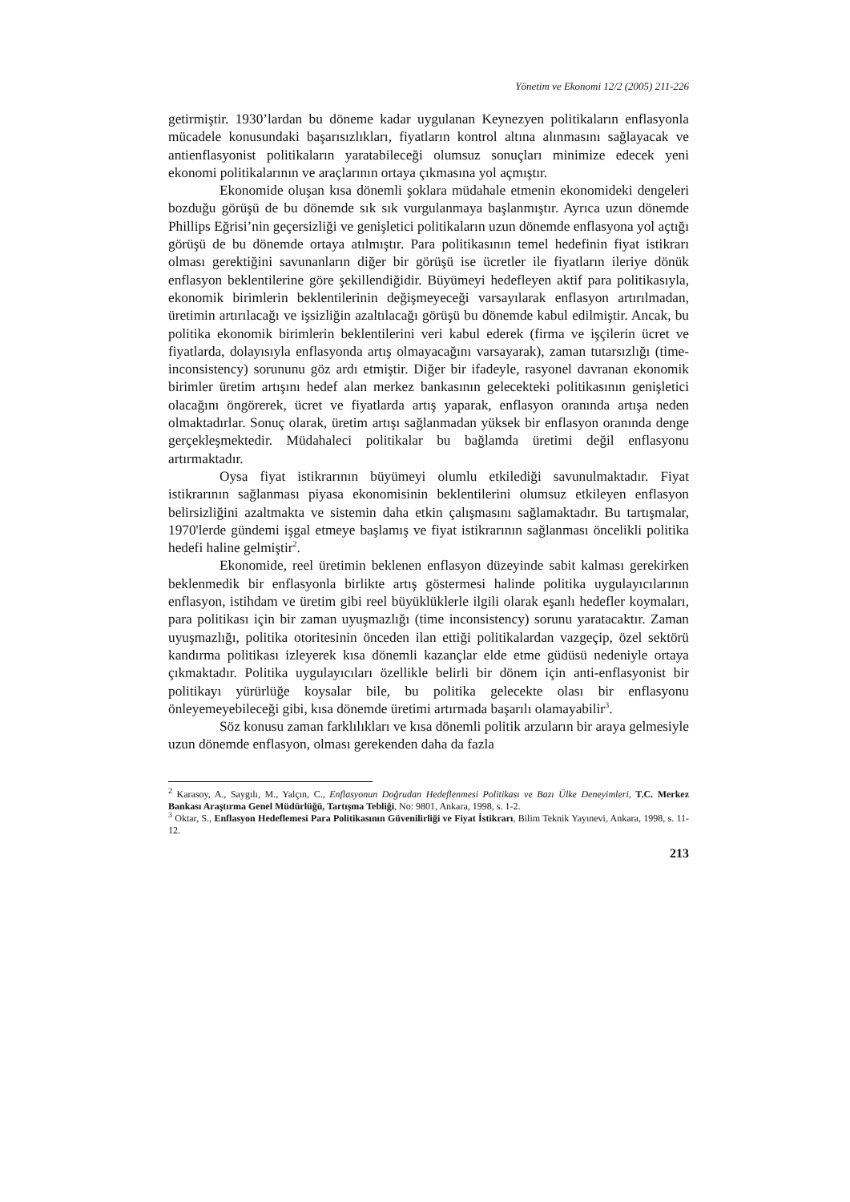Yönetim ve Ekonomi 12/2 (2005) 211-226
getirmiştir. 1930’lardan bu döneme kadar uygulanan Keynezyen politikaların enflasyonla mücadele konusundaki başarısızlıkları, fiyatların kontrol altına alınmasını sağlayacak ve antienflasyonist politikaların yaratabileceği olumsuz sonuçları minimize edecek yeni ekonomi politikalarının ve araçlarının ortaya çıkmasına yol açmıştır.
Ekonomide oluşan kısa dönemli şoklara müdahale etmenin ekonomideki dengeleri bozduğu görüşü de bu dönemde sık sık vurgulanmaya başlanmıştır. Ayrıca uzun dönemde Phillips Eğrisi’nin geçersizliği ve genişletici politikaların uzun dönemde enflasyona yol açtığı görüşü de bu dönemde ortaya atılmıştır. Para politikasının temel hedefinin fiyat istikrarı olması gerektiğini savunanların diğer bir görüşü ise ücretler ile fiyatların ileriye dönük enflasyon beklentilerine göre şekillendiğidir. Büyümeyi hedefleyen aktif para politikasıyla, ekonomik birimlerin beklentilerinin değişmeyeceği varsayılarak enflasyon artırılmadan, üretimin artırılacağı ve işsizliğin azaltılacağı görüşü bu dönemde kabul edilmiştir. Ancak, bu politika ekonomik birimlerin beklentilerini veri kabul ederek (firma ve işçilerin ücret ve fiyatlarda, dolayısıyla enflasyonda artış olmayacağını varsayarak), zaman tutarsızlığı (time-inconsistency) sorununu göz ardı etmiştir. Diğer bir ifadeyle, rasyonel davranan ekonomik birimler üretim artışını hedef alan merkez bankasının gelecekteki politikasının genişletici olacağını öngörerek, ücret ve fiyatlarda artış yaparak, enflasyon oranında artışa neden olmaktadırlar. Sonuç olarak, üretim artışı sağlanmadan yüksek bir enflasyon oranında denge gerçekleşmektedir. Müdahaleci politikalar bu bağlamda üretimi değil enflasyonu artırmaktadır.
Oysa fiyat istikrarının büyümeyi olumlu etkilediği savunulmaktadır. Fiyat istikrarının sağlanması piyasa ekonomisinin beklentilerini olumsuz etkileyen enflasyon belirsizliğini azaltmakta ve sistemin daha etkin çalışmasını sağlamaktadır. Bu tartışmalar, 1970'lerde gündemi işgal etmeye başlamış ve fiyat istikrarının sağlanması öncelikli politika hedefi haline gelmiştir<sup>2</sup>.
Ekonomide, reel üretimin beklenen enflasyon düzeyinde sabit kalması gerekirken beklenmedik bir enflasyonla birlikte artış göstermesi halinde politika uygulayıcılarının enflasyon, istihdam ve üretim gibi reel büyüklüklerle ilgili olarak eşanlı hedefler koymaları, para politikası için bir zaman uyuşmazlığı (time inconsistency) sorunu yaratacaktır. Zaman uyuşmazlığı, politika otoritesinin önceden ilan ettiği politikalardan vazgeçip, özel sektörü kandırma politikası izleyerek kısa dönemli kazançlar elde etme güdüsü nedeniyle ortaya çıkmaktadır. Politika uygulayıcıları özellikle belirli bir dönem için anti-enflasyonist bir politikayı yürürlüğe koysalar bile, bu politika gelecekte olası bir enflasyonu önleyemeyebileceği gibi, kısa dönemde üretimi artırmada başarılı olamayabilir<sup>3</sup>.
Söz konusu zaman farklılıkları ve kısa dönemli politik arzuların bir araya gelmesiyle uzun dönemde enflasyon, olması gerekenden daha da fazla
<sup>2</sup> Karasoy, A., Saygılı, M., Yalçın, C., Enflasyonun Doğrudan Hedeflenmesi Politikası ve Bazı Ülke Deneyimleri, T.C. Merkez Bankası Araştırma Genel Müdürlüğü, Tartışma Tebliği, No: 9801, Ankara, 1998, s. 1-2.
<sup>3</sup> Oktar, S., Enflasyon Hedeflemesi Para Politikasının Güvenilirliği ve Fiyat İstikrarı, Bilim Teknik Yayınevi, Ankara, 1998, s. 11-12.
213